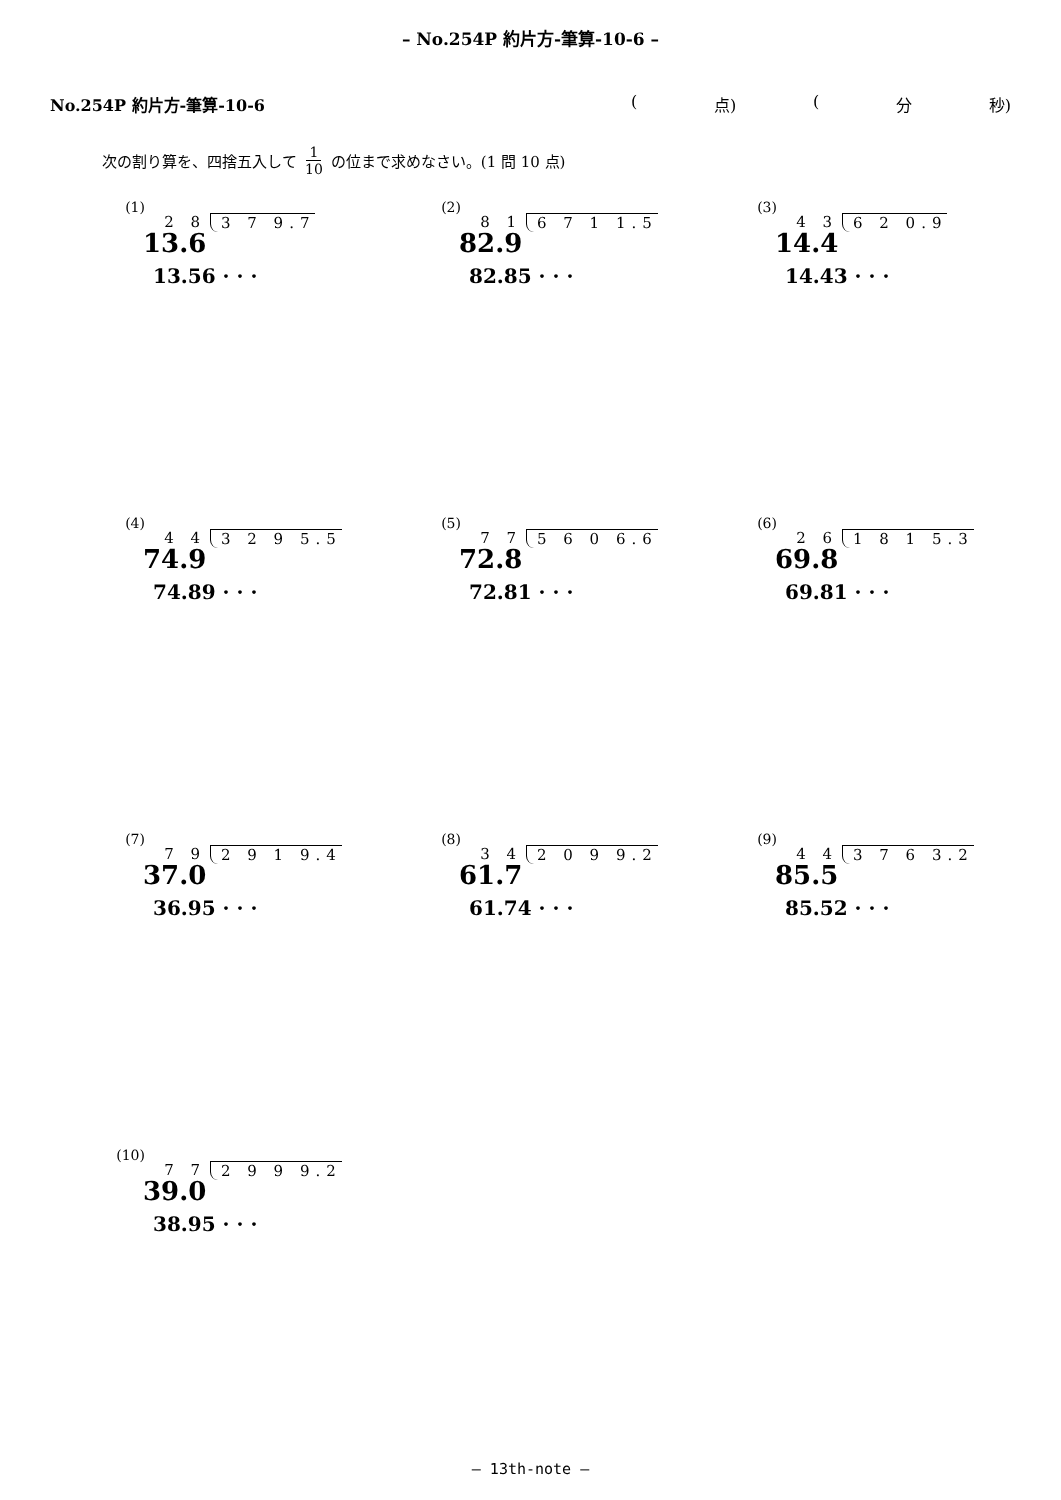– No.254P 約片方-筆算-10-6 –
No.254P 約片方-筆算-10-6 (点) (分 秒)
次の割り算を、四捨五入して 1 10 の位まで求めなさい。(1 問 10 点)
(1)
2 8 3 7 9.7
13.6
13.56 · · ·
(2)
8 1 6 7 1 1.5
82.9
82.85 · · ·
(3)
4 3 6 2 0.9
14.4
14.43 · · ·
(4)
4 4 3 2 9 5.5
74.9
74.89 · · ·
(5)
7 7 5 6 0 6.6
72.8
72.81 · · ·
(6)
2 6 1 8 1 5.3
69.8
69.81 · · ·
(7)
7 9 2 9 1 9.4
37.0
36.95 · · ·
(8)
3 4 2 0 9 9.2
61.7
61.74 · · ·
(9)
4 4 3 7 6 3.2
85.5
85.52 · · ·
(10)
7 7 2 9 9 9.2
39.0
38.95 · · ·
– 13th-note –